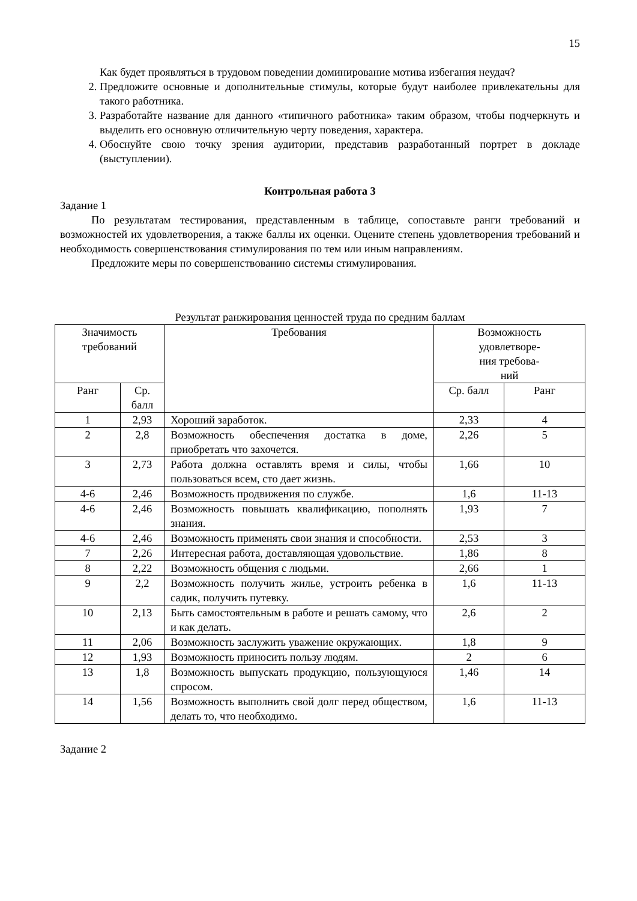15
Как будет проявляться в трудовом поведении доминирование мотива избегания неудач?
2. Предложите основные и дополнительные стимулы, которые будут наиболее привлекательны для такого работника.
3. Разработайте название для данного «типичного работника» таким образом, чтобы подчеркнуть и выделить его основную отличительную черту поведения, характера.
4. Обоснуйте свою точку зрения аудитории, представив разработанный портрет в докладе (выступлении).
Контрольная работа 3
Задание 1
По результатам тестирования, представленным в таблице, сопоставьте ранги требований и возможностей их удовлетворения, а также баллы их оценки. Оцените степень удовлетворения требований и необходимость совершенствования стимулирования по тем или иным направлениям.
Предложите меры по совершенствованию системы стимулирования.
Результат ранжирования ценностей труда по средним баллам
| Значимость требований | | Требования | Возможность удовлетворе- ния требова- ний | |
| --- | --- | --- | --- | --- |
| Ранг | Ср. балл | | Ср. балл | Ранг |
| 1 | 2,93 | Хороший заработок. | 2,33 | 4 |
| 2 | 2,8 | Возможность обеспечения достатка в доме, приобретать что захочется. | 2,26 | 5 |
| 3 | 2,73 | Работа должна оставлять время и силы, чтобы пользоваться всем, сто дает жизнь. | 1,66 | 10 |
| 4-6 | 2,46 | Возможность продвижения по службе. | 1,6 | 11-13 |
| 4-6 | 2,46 | Возможность повышать квалификацию, пополнять знания. | 1,93 | 7 |
| 4-6 | 2,46 | Возможность применять свои знания и способности. | 2,53 | 3 |
| 7 | 2,26 | Интересная работа, доставляющая удовольствие. | 1,86 | 8 |
| 8 | 2,22 | Возможность общения с людьми. | 2,66 | 1 |
| 9 | 2,2 | Возможность получить жилье, устроить ребенка в садик, получить путевку. | 1,6 | 11-13 |
| 10 | 2,13 | Быть самостоятельным в работе и решать самому, что и как делать. | 2,6 | 2 |
| 11 | 2,06 | Возможность заслужить уважение окружающих. | 1,8 | 9 |
| 12 | 1,93 | Возможность приносить пользу людям. | 2 | 6 |
| 13 | 1,8 | Возможность выпускать продукцию, пользующуюся спросом. | 1,46 | 14 |
| 14 | 1,56 | Возможность выполнить свой долг перед обществом, делать то, что необходимо. | 1,6 | 11-13 |
Задание 2